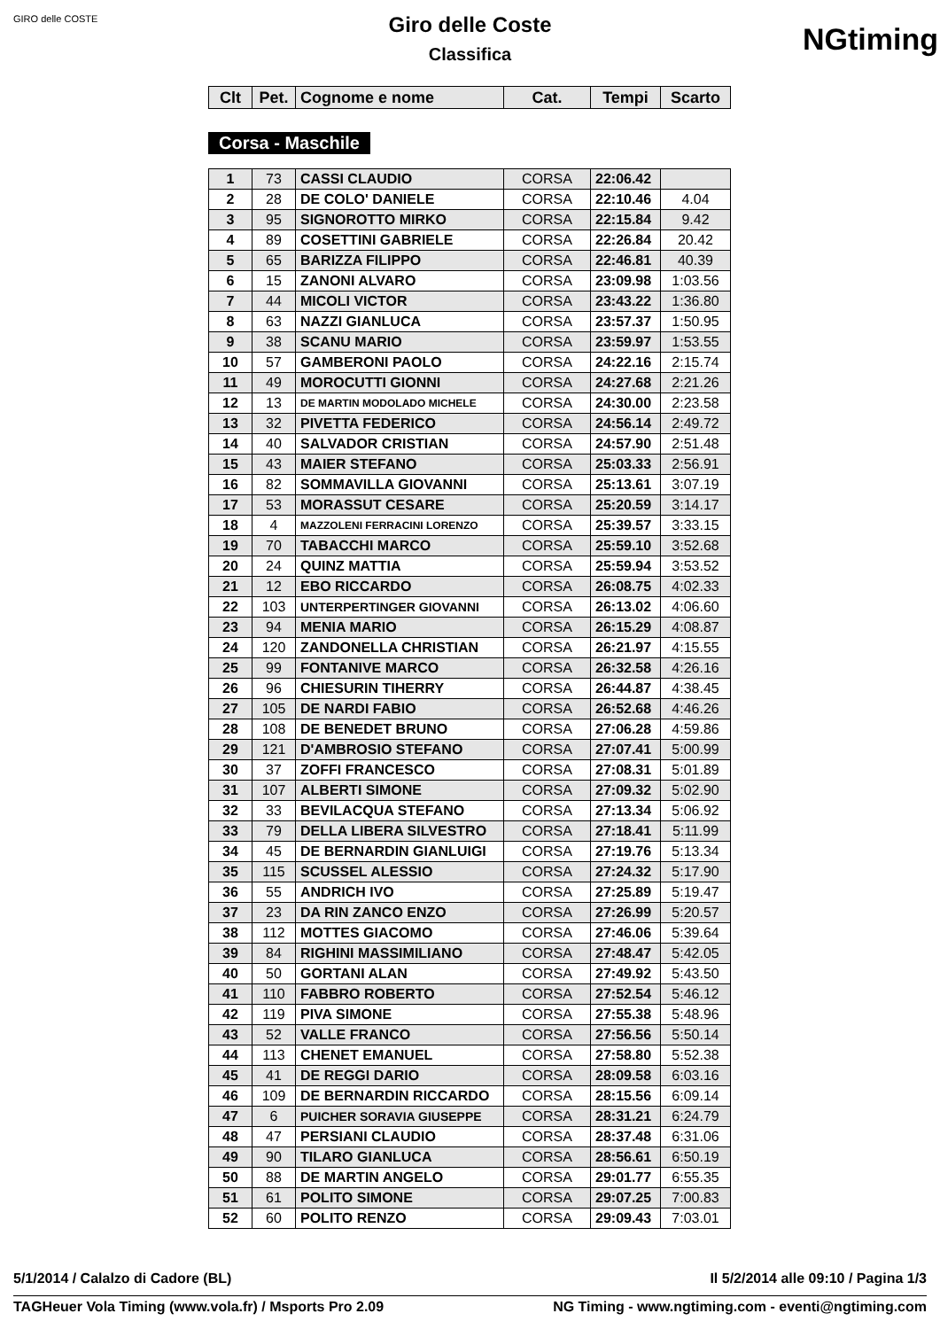GIRO delle COSTE
NGtiming
Giro delle Coste
Classifica
| Clt | Pet. | Cognome e nome | Cat. | Tempi | Scarto |
| --- | --- | --- | --- | --- | --- |
Corsa - Maschile
| 1 | 73 | CASSI CLAUDIO | CORSA | 22:06.42 | |
| 2 | 28 | DE COLO' DANIELE | CORSA | 22:10.46 | 4.04 |
| 3 | 95 | SIGNOROTTO MIRKO | CORSA | 22:15.84 | 9.42 |
| 4 | 89 | COSETTINI GABRIELE | CORSA | 22:26.84 | 20.42 |
| 5 | 65 | BARIZZA FILIPPO | CORSA | 22:46.81 | 40.39 |
| 6 | 15 | ZANONI ALVARO | CORSA | 23:09.98 | 1:03.56 |
| 7 | 44 | MICOLI VICTOR | CORSA | 23:43.22 | 1:36.80 |
| 8 | 63 | NAZZI GIANLUCA | CORSA | 23:57.37 | 1:50.95 |
| 9 | 38 | SCANU MARIO | CORSA | 23:59.97 | 1:53.55 |
| 10 | 57 | GAMBERONI PAOLO | CORSA | 24:22.16 | 2:15.74 |
| 11 | 49 | MOROCUTTI GIONNI | CORSA | 24:27.68 | 2:21.26 |
| 12 | 13 | DE MARTIN MODOLADO MICHELE | CORSA | 24:30.00 | 2:23.58 |
| 13 | 32 | PIVETTA FEDERICO | CORSA | 24:56.14 | 2:49.72 |
| 14 | 40 | SALVADOR CRISTIAN | CORSA | 24:57.90 | 2:51.48 |
| 15 | 43 | MAIER STEFANO | CORSA | 25:03.33 | 2:56.91 |
| 16 | 82 | SOMMAVILLA GIOVANNI | CORSA | 25:13.61 | 3:07.19 |
| 17 | 53 | MORASSUT CESARE | CORSA | 25:20.59 | 3:14.17 |
| 18 | 4 | MAZZOLENI FERRACINI LORENZO | CORSA | 25:39.57 | 3:33.15 |
| 19 | 70 | TABACCHI MARCO | CORSA | 25:59.10 | 3:52.68 |
| 20 | 24 | QUINZ MATTIA | CORSA | 25:59.94 | 3:53.52 |
| 21 | 12 | EBO RICCARDO | CORSA | 26:08.75 | 4:02.33 |
| 22 | 103 | UNTERPERTINGER GIOVANNI | CORSA | 26:13.02 | 4:06.60 |
| 23 | 94 | MENIA MARIO | CORSA | 26:15.29 | 4:08.87 |
| 24 | 120 | ZANDONELLA CHRISTIAN | CORSA | 26:21.97 | 4:15.55 |
| 25 | 99 | FONTANIVE MARCO | CORSA | 26:32.58 | 4:26.16 |
| 26 | 96 | CHIESURIN TIHERRY | CORSA | 26:44.87 | 4:38.45 |
| 27 | 105 | DE NARDI FABIO | CORSA | 26:52.68 | 4:46.26 |
| 28 | 108 | DE BENEDET BRUNO | CORSA | 27:06.28 | 4:59.86 |
| 29 | 121 | D'AMBROSIO STEFANO | CORSA | 27:07.41 | 5:00.99 |
| 30 | 37 | ZOFFI FRANCESCO | CORSA | 27:08.31 | 5:01.89 |
| 31 | 107 | ALBERTI SIMONE | CORSA | 27:09.32 | 5:02.90 |
| 32 | 33 | BEVILACQUA STEFANO | CORSA | 27:13.34 | 5:06.92 |
| 33 | 79 | DELLA LIBERA SILVESTRO | CORSA | 27:18.41 | 5:11.99 |
| 34 | 45 | DE BERNARDIN GIANLUIGI | CORSA | 27:19.76 | 5:13.34 |
| 35 | 115 | SCUSSEL ALESSIO | CORSA | 27:24.32 | 5:17.90 |
| 36 | 55 | ANDRICH IVO | CORSA | 27:25.89 | 5:19.47 |
| 37 | 23 | DA RIN ZANCO ENZO | CORSA | 27:26.99 | 5:20.57 |
| 38 | 112 | MOTTES GIACOMO | CORSA | 27:46.06 | 5:39.64 |
| 39 | 84 | RIGHINI MASSIMILIANO | CORSA | 27:48.47 | 5:42.05 |
| 40 | 50 | GORTANI ALAN | CORSA | 27:49.92 | 5:43.50 |
| 41 | 110 | FABBRO ROBERTO | CORSA | 27:52.54 | 5:46.12 |
| 42 | 119 | PIVA SIMONE | CORSA | 27:55.38 | 5:48.96 |
| 43 | 52 | VALLE FRANCO | CORSA | 27:56.56 | 5:50.14 |
| 44 | 113 | CHENET EMANUEL | CORSA | 27:58.80 | 5:52.38 |
| 45 | 41 | DE REGGI DARIO | CORSA | 28:09.58 | 6:03.16 |
| 46 | 109 | DE BERNARDIN RICCARDO | CORSA | 28:15.56 | 6:09.14 |
| 47 | 6 | PUICHER SORAVIA GIUSEPPE | CORSA | 28:31.21 | 6:24.79 |
| 48 | 47 | PERSIANI CLAUDIO | CORSA | 28:37.48 | 6:31.06 |
| 49 | 90 | TILARO GIANLUCA | CORSA | 28:56.61 | 6:50.19 |
| 50 | 88 | DE MARTIN ANGELO | CORSA | 29:01.77 | 6:55.35 |
| 51 | 61 | POLITO SIMONE | CORSA | 29:07.25 | 7:00.83 |
| 52 | 60 | POLITO RENZO | CORSA | 29:09.43 | 7:03.01 |
5/1/2014 / Calalzo di Cadore (BL) Il 5/2/2014 alle 09:10 / Pagina 1/3
TAGHeuer Vola Timing (www.vola.fr) / Msports Pro 2.09 NG Timing - www.ngtiming.com - eventi@ngtiming.com